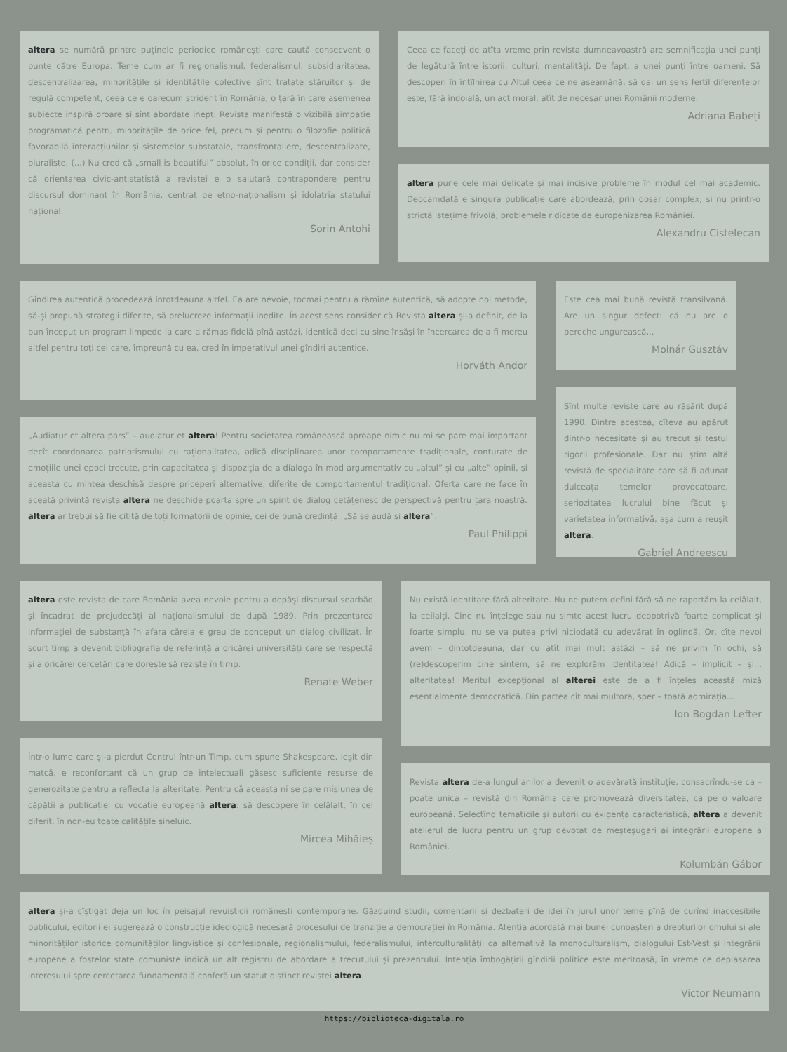altera se numără printre puținele periodice românești care caută consecvent o punte către Europa. Teme cum ar fi regionalismul, federalismul, subsidiaritatea, descentralizarea, minoritățile și identitățile colective sînt tratate stăruitor și de regulă competent, ceea ce e oarecum strident în România, o țară în care asemenea subiecte inspiră oroare și sînt abordate inept. Revista manifestă o vizibilă simpatie programatică pentru minoritățile de orice fel, precum și pentru o filozofie politică favorabilă interacțiunilor și sistemelor substatale, transfrontaliere, descentralizate, pluraliste. (...) Nu cred că „small is beautiful” absolut, în orice condiții, dar consider că orientarea civic-antistatistă a revistei e o salutară contrapondere pentru discursul dominant în România, centrat pe etno-naționalism și idolatria statului național.
Sorin Antohi
Ceea ce faceți de atîta vreme prin revista dumneavoastră are semnificația unei punți de legătură între istorii, culturi, mentalități. De fapt, a unei punți între oameni. Să descoperi în întîlnirea cu Altul ceea ce ne aseamănă, să dai un sens fertil diferențelor este, fără îndoială, un act moral, atît de necesar unei Românii moderne.
Adriana Babeți
altera pune cele mai delicate și mai incisive probleme în modul cel mai academic. Deocamdată e singura publicație care abordează, prin dosar complex, și nu printr-o strictă istețime frivolă, problemele ridicate de europenizarea României.
Alexandru Cistelecan
Gîndirea autentică procedează întotdeauna altfel. Ea are nevoie, tocmai pentru a rămîne autentică, să adopte noi metode, să-și propună strategii diferite, să prelucreze informații inedite. În acest sens consider că Revista altera și-a definit, de la bun început un program limpede la care a rămas fidelă pînă astăzi, identică deci cu sine însăși în încercarea de a fi mereu altfel pentru toți cei care, împreună cu ea, cred în imperativul unei gîndiri autentice.
Horváth Andor
„Audiatur et altera pars” – audiatur et altera! Pentru societatea românească aproape nimic nu mi se pare mai important decît coordonarea patriotismului cu raționalitatea, adică disciplinarea unor comportamente tradiționale, conturate de emoțiile unei epoci trecute, prin capacitatea și dispoziția de a dialoga în mod argumentativ cu „altul” și cu „alte” opinii, și aceasta cu mintea deschisă despre priceperi alternative, diferite de comportamentul tradițional. Oferta care ne face în aceată privință revista altera ne deschide poarta spre un spirit de dialog cetățenesc de perspectivă pentru țara noastră. altera ar trebui să fie citită de toți formatorii de opinie, cei de bună credință. „Să se audă și altera”.
Paul Philippi
Este cea mai bună revistă transilvană. Are un singur defect: că nu are o pereche ungurească...
Molnár Gusztáv
Sînt multe reviste care au răsărit după 1990. Dintre acestea, cîteva au apărut dintr-o necesitate și au trecut și testul rigorii profesionale. Dar nu știm altă revistă de specialitate care să fi adunat dulceața temelor provocatoare, seriozitatea lucrului bine făcut și varietatea informativă, așa cum a reușit altera.
Gabriel Andreescu
altera este revista de care România avea nevoie pentru a depăși discursul searbăd și încadrat de prejudecăți al naționalismului de după 1989. Prin prezentarea informației de substanță în afara căreia e greu de conceput un dialog civilizat. În scurt timp a devenit bibliografia de referință a oricărei universități care se respectă și a oricărei cercetări care dorește să reziste în timp.
Renate Weber
Într-o lume care și-a pierdut Centrul într-un Timp, cum spune Shakespeare, ieșit din matcă, e reconfortant că un grup de intelectuali găsesc suficiente resurse de generozitate pentru a reflecta la alteritate. Pentru că aceasta ni se pare misiunea de căpătîi a publicației cu vocație europeană altera: să descopere în celălalt, în cel diferit, în non-eu toate calitățile sineluic.
Mircea Mihăieș
Nu există identitate fără alteritate. Nu ne putem defini fără să ne raportăm la celălalt, la ceilalți. Cine nu înțelege sau nu simte acest lucru deopotrivă foarte complicat și foarte simplu, nu se va putea privi niciodată cu adevărat în oglindă. Or, cîte nevoi avem – dintotdeauna, dar cu atît mai mult astăzi – să ne privim în ochi, să (re)descoperim cine sîntem, să ne explorăm identitatea! Adică – implicit – și... alteritatea! Meritul excepțional al alterei este de a fi înțeles această miză esențialmente democratică. Din partea cît mai multora, sper – toată admirația...
Ion Bogdan Lefter
Revista altera de-a lungul anilor a devenit o adevărată instituție, consacrîndu-se ca – poate unica – revistă din România care promovează diversitatea, ca pe o valoare europeană. Selectînd tematicile și autorii cu exigența caracteristică, altera a devenit atelierul de lucru pentru un grup devotat de meșteșugari ai integrării europene a României.
Kolumbán Gábor
altera și-a cîștigat deja un loc în peisajul revuisticii românești contemporane. Găzduind studii, comentarii și dezbateri de idei în jurul unor teme pînă de curînd inaccesibile publicului, editorii ei sugerează o construcție ideologică necesară procesului de tranziție a democrației în România. Atenția acordată mai bunei cunoașteri a drepturilor omului și ale minorităților istorice comunităților lingvistice și confesionale, regionalismului, federalismului, interculturalității ca alternativă la monoculturalism, dialogului Est-Vest și integrării europene a fostelor state comuniste indică un alt registru de abordare a trecutului și prezentului. Intenția îmbogățirii gîndirii politice este meritoasă, în vreme ce deplasarea interesului spre cercetarea fundamentală conferă un statut distinct revistei altera.
Victor Neumann
https://biblioteca-digitala.ro